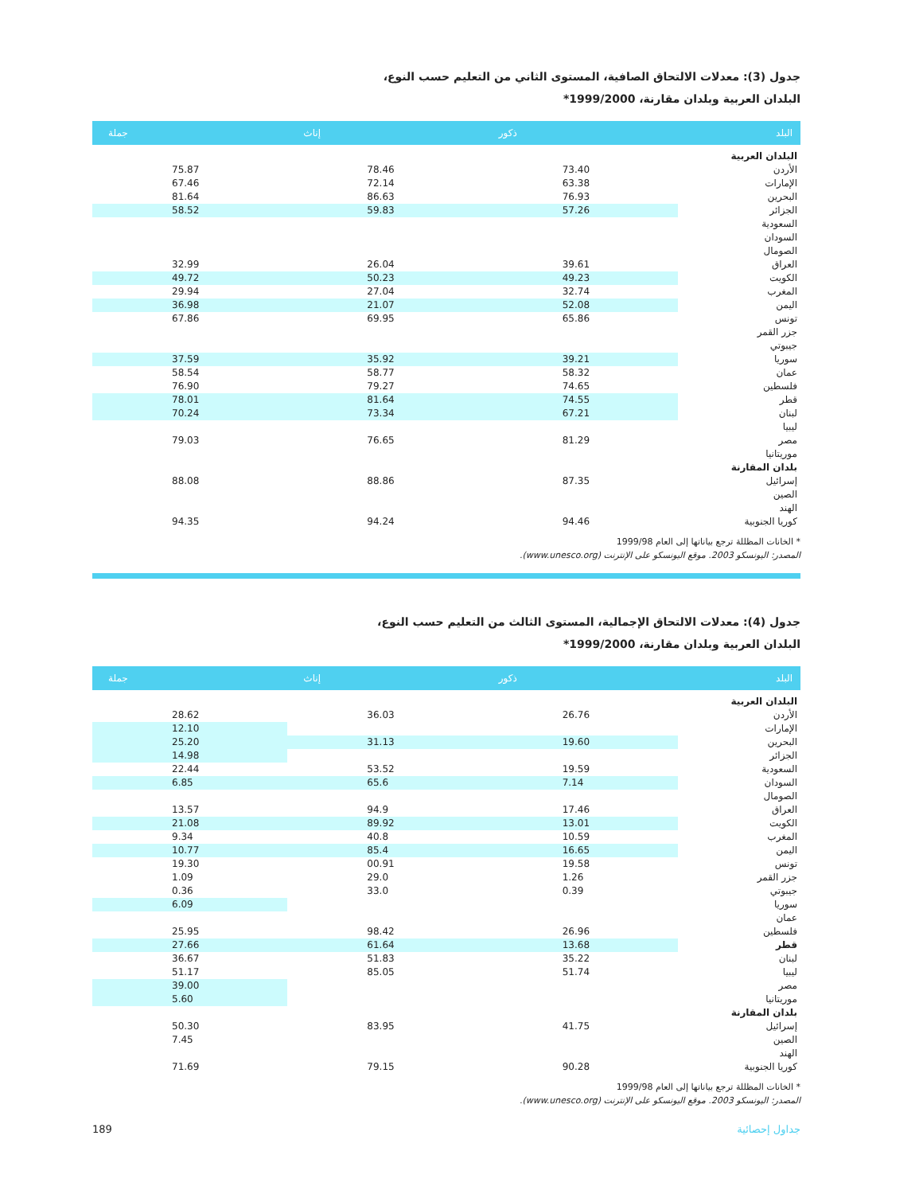جدول (3): معدلات الالتحاق الصافية، المستوى الثاني من التعليم حسب النوع،
البلدان العربية وبلدان مقارنة، 1999/2000*
| البلد | ذكور | إناث | جملة |
| --- | --- | --- | --- |
| البلدان العربية | | | |
| الأردن | 73.40 | 78.46 | 75.87 |
| الإمارات | 63.38 | 72.14 | 67.46 |
| البحرين | 76.93 | 86.63 | 81.64 |
| الجزائر | 57.26 | 59.83 | 58.52 |
| السعودية | | | |
| السودان | | | |
| الصومال | | | |
| العراق | 39.61 | 26.04 | 32.99 |
| الكويت | 49.23 | 50.23 | 49.72 |
| المغرب | 32.74 | 27.04 | 29.94 |
| اليمن | 52.08 | 21.07 | 36.98 |
| تونس | 65.86 | 69.95 | 67.86 |
| جزر القمر | | | |
| جيبوتي | | | |
| سوريا | 39.21 | 35.92 | 37.59 |
| عمان | 58.32 | 58.77 | 58.54 |
| فلسطين | 74.65 | 79.27 | 76.90 |
| قطر | 74.55 | 81.64 | 78.01 |
| لبنان | 67.21 | 73.34 | 70.24 |
| ليبيا | | | |
| مصر | 81.29 | 76.65 | 79.03 |
| موريتانيا | | | |
| بلدان المقارنة | | | |
| إسرائيل | 87.35 | 88.86 | 88.08 |
| الصين | | | |
| الهند | | | |
| كوريا الجنوبية | 94.46 | 94.24 | 94.35 |
* الخانات المظللة ترجع بياناتها إلى العام 1999/98
المصدر: اليونسكو 2003. موقع اليونسكو على الإنترنت (www.unesco.org).
جدول (4): معدلات الالتحاق الإجمالية، المستوى الثالث من التعليم حسب النوع،
البلدان العربية وبلدان مقارنة، 1999/2000*
| البلد | ذكور | إناث | جملة |
| --- | --- | --- | --- |
| البلدان العربية | | | |
| الأردن | 26.76 | 36.03 | 28.62 |
| الإمارات | | | 12.10 |
| البحرين | 19.60 | 31.13 | 25.20 |
| الجزائر | | | 14.98 |
| السعودية | 19.59 | 53.52 | 22.44 |
| السودان | 7.14 | 65.6 | 6.85 |
| الصومال | | | |
| العراق | 17.46 | 94.9 | 13.57 |
| الكويت | 13.01 | 89.92 | 21.08 |
| المغرب | 10.59 | 40.8 | 9.34 |
| اليمن | 16.65 | 85.4 | 10.77 |
| تونس | 19.58 | 00.91 | 19.30 |
| جزر القمر | 1.26 | 29.0 | 1.09 |
| جيبوتي | 0.39 | 33.0 | 0.36 |
| سوريا | | | 6.09 |
| عمان | | | |
| فلسطين | 26.96 | 98.42 | 25.95 |
| قطر | 13.68 | 61.64 | 27.66 |
| لبنان | 35.22 | 51.83 | 36.67 |
| ليبيا | 51.74 | 85.05 | 51.17 |
| مصر | | | 39.00 |
| موريتانيا | | | 5.60 |
| بلدان المقارنة | | | |
| إسرائيل | 41.75 | 83.95 | 50.30 |
| الصين | | | 7.45 |
| الهند | | | |
| كوريا الجنوبية | 90.28 | 79.15 | 71.69 |
* الخانات المظللة ترجع بياناتها إلى العام 1999/98
المصدر: اليونسكو 2003. موقع اليونسكو على الإنترنت (www.unesco.org).
189 جداول إحصائية